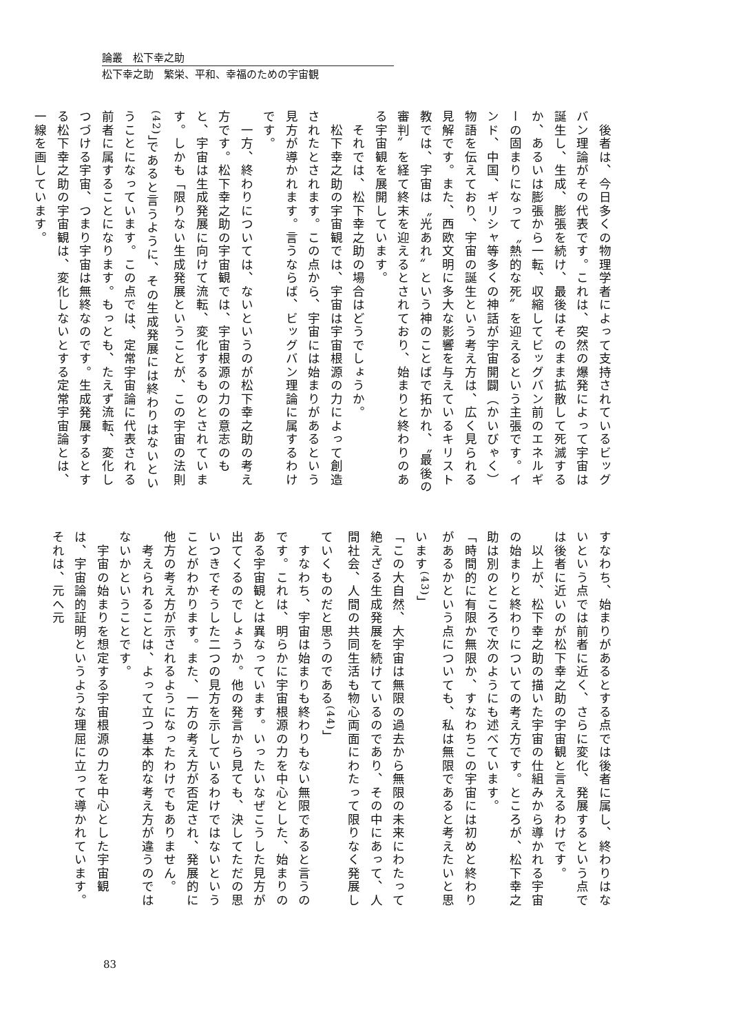論叢　松下幸之助
松下幸之助　繁栄、平和、幸福のための宇宙観
　後者は、今日多くの物理学者によって支持されているビッグバン理論がその代表です。これは、突然の爆発によって宇宙は誕生し、生成、膨張を続け、最後はそのまま拡散して死滅するか、あるいは膨張から一転、収縮してビッグバン前のエネルギーの固まりになって〝熱的な死〟を迎えるという主張です。インド、中国、ギリシャ等多くの神話が宇宙開闢（かいびゃく）物語を伝えており、宇宙の誕生という考え方は、広く見られる見解です。また、西欧文明に多大な影響を与えているキリスト教では、宇宙は〝光あれ〟という神のことばで拓かれ、〝最後の審判〟を経て終末を迎えるとされており、始まりと終わりのある宇宙観を展開しています。
　それでは、松下幸之助の場合はどうでしょうか。
　松下幸之助の宇宙観では、宇宙は宇宙根源の力によって創造されたとされます。この点から、宇宙には始まりがあるという見方が導かれます。言うならば、ビッグバン理論に属するわけです。
　一方、終わりについては、ないというのが松下幸之助の考え方です。松下幸之助の宇宙観では、宇宙根源の力の意志のもと、宇宙は生成発展に向けて流転、変化するものとされています。しかも「限りない生成発展ということが、この宇宙の法則<sup>(42)</sup>」であると言うように、その生成発展には終わりはないということになっています。この点では、定常宇宙論に代表される前者に属することになります。もっとも、たえず流転、変化しつづける宇宙、つまり宇宙は無終なのです。生成発展するとする松下幸之助の宇宙観は、変化しないとする定常宇宙論とは、一線を画しています。
すなわち、始まりがあるとする点では後者に属し、終わりはないという点では前者に近く、さらに変化、発展するという点では後者に近いのが松下幸之助の宇宙観と言えるわけです。
　以上が、松下幸之助の描いた宇宙の仕組みから導かれる宇宙の始まりと終わりについての考え方です。ところが、松下幸之助は別のところで次のようにも述べています。
「時間的に有限か無限か、すなわちこの宇宙には初めと終わりがあるかという点についても、私は無限であると考えたいと思います<sup>(43)</sup>」
「この大自然、大宇宙は無限の過去から無限の未来にわたって絶えざる生成発展を続けているのであり、その中にあって、人間社会、人間の共同生活も物心両面にわたって限りなく発展していくものだと思うのである<sup>(44)</sup>」
　すなわち、宇宙は始まりも終わりもない無限であると言うのです。これは、明らかに宇宙根源の力を中心とした、始まりのある宇宙観とは異なっています。いったいなぜこうした見方が出てくるのでしょうか。他の発言から見ても、決してただの思いつきでそうした二つの見方を示しているわけではないということがわかります。また、一方の考え方が否定され、発展的に他方の考え方が示されるようになったわけでもありません。
　考えられることは、よって立つ基本的な考え方が違うのではないかということです。
　宇宙の始まりを想定する宇宙根源の力を中心とした宇宙観は、宇宙論的証明というような理屈に立って導かれています。それは、元へ元
83